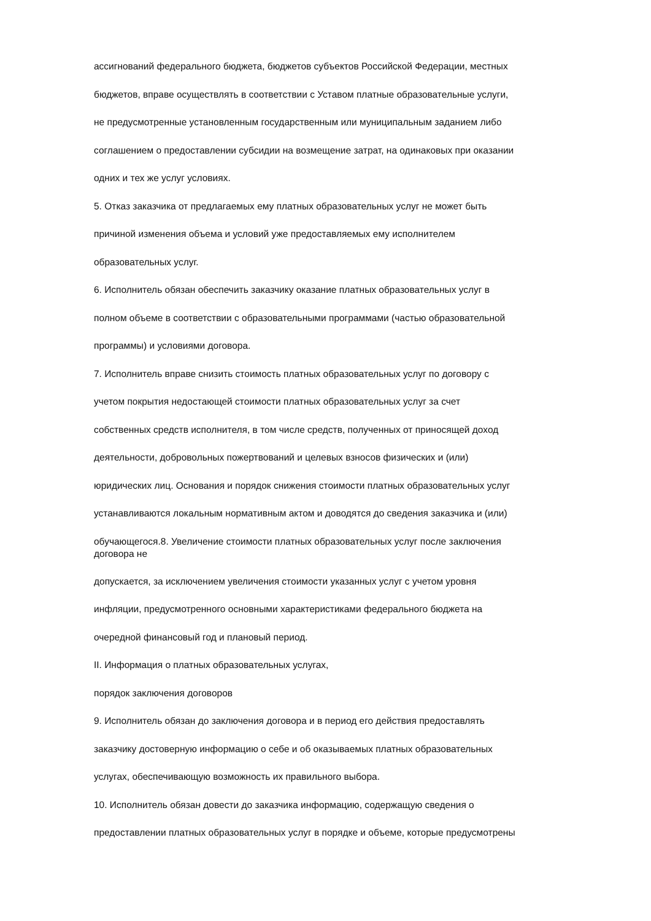ассигнований федерального бюджета, бюджетов субъектов Российской Федерации, местных
бюджетов, вправе осуществлять в соответствии с Уставом платные образовательные услуги,
не предусмотренные установленным государственным или муниципальным заданием либо
соглашением о предоставлении субсидии на возмещение затрат, на одинаковых при оказании
одних и тех же услуг условиях.
5. Отказ заказчика от предлагаемых ему платных образовательных услуг не может быть
причиной изменения объема и условий уже предоставляемых ему исполнителем
образовательных услуг.
6. Исполнитель обязан обеспечить заказчику оказание платных образовательных услуг в
полном объеме в соответствии с образовательными программами (частью образовательной
программы) и условиями договора.
7. Исполнитель вправе снизить стоимость платных образовательных услуг по договору с
учетом покрытия недостающей стоимости платных образовательных услуг за счет
собственных средств исполнителя, в том числе средств, полученных от приносящей доход
деятельности, добровольных пожертвований и целевых взносов физических и (или)
юридических лиц. Основания и порядок снижения стоимости платных образовательных услуг
устанавливаются локальным нормативным актом и доводятся до сведения заказчика и (или)
обучающегося.8. Увеличение стоимости платных образовательных услуг после заключения
договора не
допускается, за исключением увеличения стоимости указанных услуг с учетом уровня
инфляции, предусмотренного основными характеристиками федерального бюджета на
очередной финансовый год и плановый период.
II. Информация о платных образовательных услугах,
порядок заключения договоров
9. Исполнитель обязан до заключения договора и в период его действия предоставлять
заказчику достоверную информацию о себе и об оказываемых платных образовательных
услугах, обеспечивающую возможность их правильного выбора.
10. Исполнитель обязан довести до заказчика информацию, содержащую сведения о
предоставлении платных образовательных услуг в порядке и объеме, которые предусмотрены